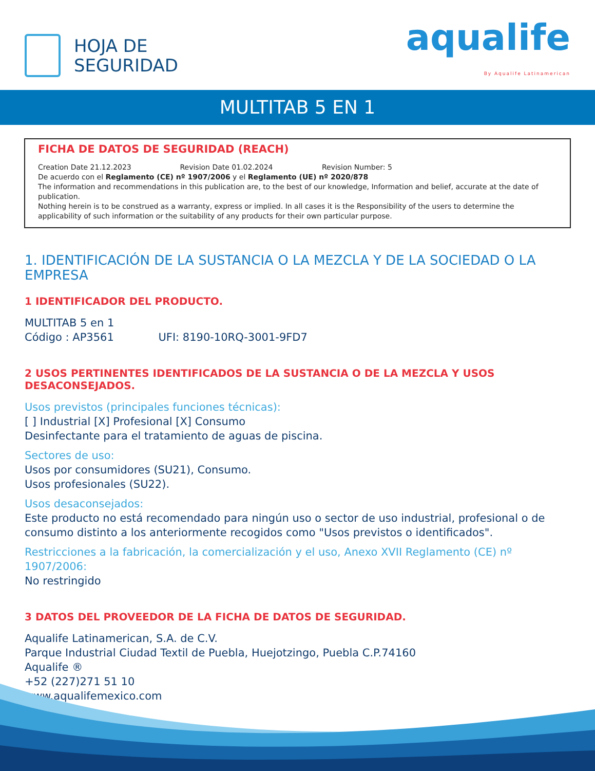HOJA DE
SEGURIDAD
aqualife
By Aqualife Latinamerican
MULTITAB 5 EN 1
FICHA DE DATOS DE SEGURIDAD (REACH)
Creation Date 21.12.2023 Revision Date 01.02.2024 Revision Number: 5
De acuerdo con el Reglamento (CE) nº 1907/2006 y el Reglamento (UE) nº 2020/878
The information and recommendations in this publication are, to the best of our knowledge, Information and belief, accurate at the date of publication.
Nothing herein is to be construed as a warranty, express or implied. In all cases it is the Responsibility of the users to determine the applicability of such information or the suitability of any products for their own particular purpose.
1. IDENTIFICACIÓN DE LA SUSTANCIA O LA MEZCLA Y DE LA SOCIEDAD O LA EMPRESA
1 IDENTIFICADOR DEL PRODUCTO.
MULTITAB 5 en 1
Código : AP3561 UFI: 8190-10RQ-3001-9FD7
2 USOS PERTINENTES IDENTIFICADOS DE LA SUSTANCIA O DE LA MEZCLA Y USOS DESACONSEJADOS.
Usos previstos (principales funciones técnicas):
[ ] Industrial [X] Profesional [X] Consumo
Desinfectante para el tratamiento de aguas de piscina.
Sectores de uso:
Usos por consumidores (SU21), Consumo.
Usos profesionales (SU22).
Usos desaconsejados:
Este producto no está recomendado para ningún uso o sector de uso industrial, profesional o de consumo distinto a los anteriormente recogidos como "Usos previstos o identificados".
Restricciones a la fabricación, la comercialización y el uso, Anexo XVII Reglamento (CE) nº 1907/2006:
No restringido
3 DATOS DEL PROVEEDOR DE LA FICHA DE DATOS DE SEGURIDAD.
Aqualife Latinamerican, S.A. de C.V.
Parque Industrial Ciudad Textil de Puebla, Huejotzingo, Puebla C.P.74160
Aqualife ®
+52 (227)271 51 10
www.aqualifemexico.com